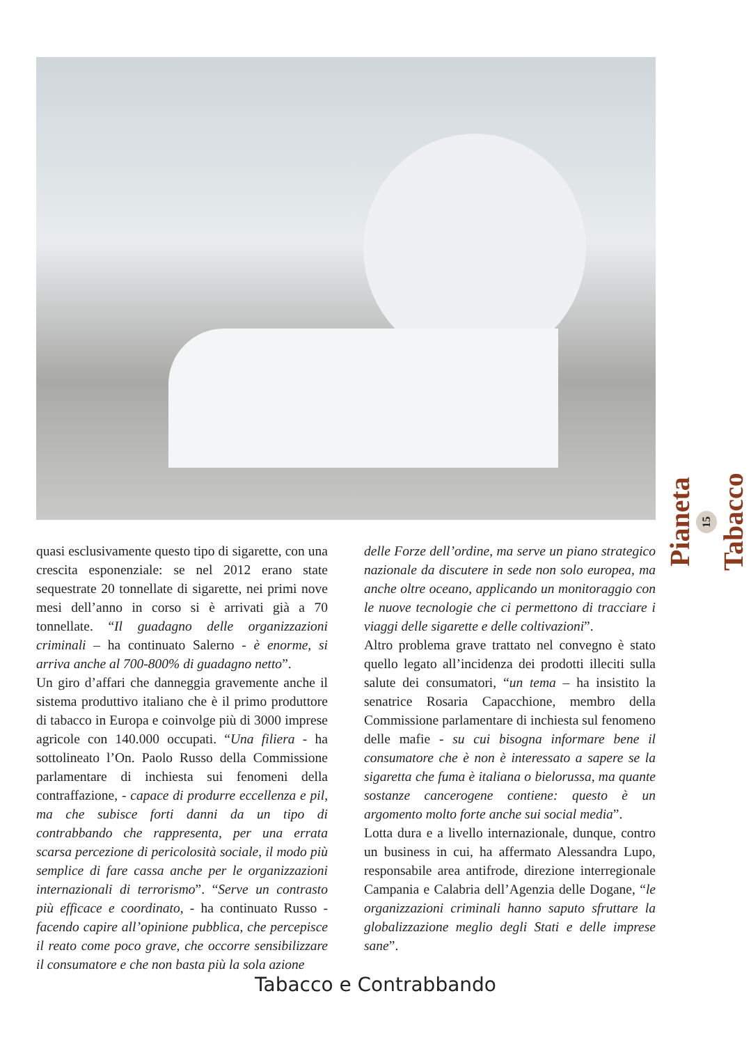Pianeta
15
Tabacco
quasi esclusivamente questo tipo di sigarette, con una crescita esponenziale: se nel 2012 erano state sequestrate 20 tonnellate di sigarette, nei primi nove mesi dell’anno in corso si è arrivati già a 70 tonnellate. “Il guadagno delle organizzazioni criminali – ha continuato Salerno - è enorme, si arriva anche al 700-800% di guadagno netto”.
Un giro d’affari che danneggia gravemente anche il sistema produttivo italiano che è il primo produttore di tabacco in Europa e coinvolge più di 3000 imprese agricole con 140.000 occupati. “Una filiera - ha sottolineato l’On. Paolo Russo della Commissione parlamentare di inchiesta sui fenomeni della contraffazione, - capace di produrre eccellenza e pil, ma che subisce forti danni da un tipo di contrabbando che rappresenta, per una errata scarsa percezione di pericolosità sociale, il modo più semplice di fare cassa anche per le organizzazioni internazionali di terrorismo”. “Serve un contrasto più efficace e coordinato, - ha continuato Russo - facendo capire all’opinione pubblica, che percepisce il reato come poco grave, che occorre sensibilizzare il consumatore e che non basta più la sola azione
delle Forze dell’ordine, ma serve un piano strategico nazionale da discutere in sede non solo europea, ma anche oltre oceano, applicando un monitoraggio con le nuove tecnologie che ci permettono di tracciare i viaggi delle sigarette e delle coltivazioni”.
Altro problema grave trattato nel convegno è stato quello legato all’incidenza dei prodotti illeciti sulla salute dei consumatori, “un tema – ha insistito la senatrice Rosaria Capacchione, membro della Commissione parlamentare di inchiesta sul fenomeno delle mafie - su cui bisogna informare bene il consumatore che è non è interessato a sapere se la sigaretta che fuma è italiana o bielorussa, ma quante sostanze cancerogene contiene: questo è un argomento molto forte anche sui social media”.
Lotta dura e a livello internazionale, dunque, contro un business in cui, ha affermato Alessandra Lupo, responsabile area antifrode, direzione interregionale Campania e Calabria dell’Agenzia delle Dogane, “le organizzazioni criminali hanno saputo sfruttare la globalizzazione meglio degli Stati e delle imprese sane”.
Tabacco e Contrabbando